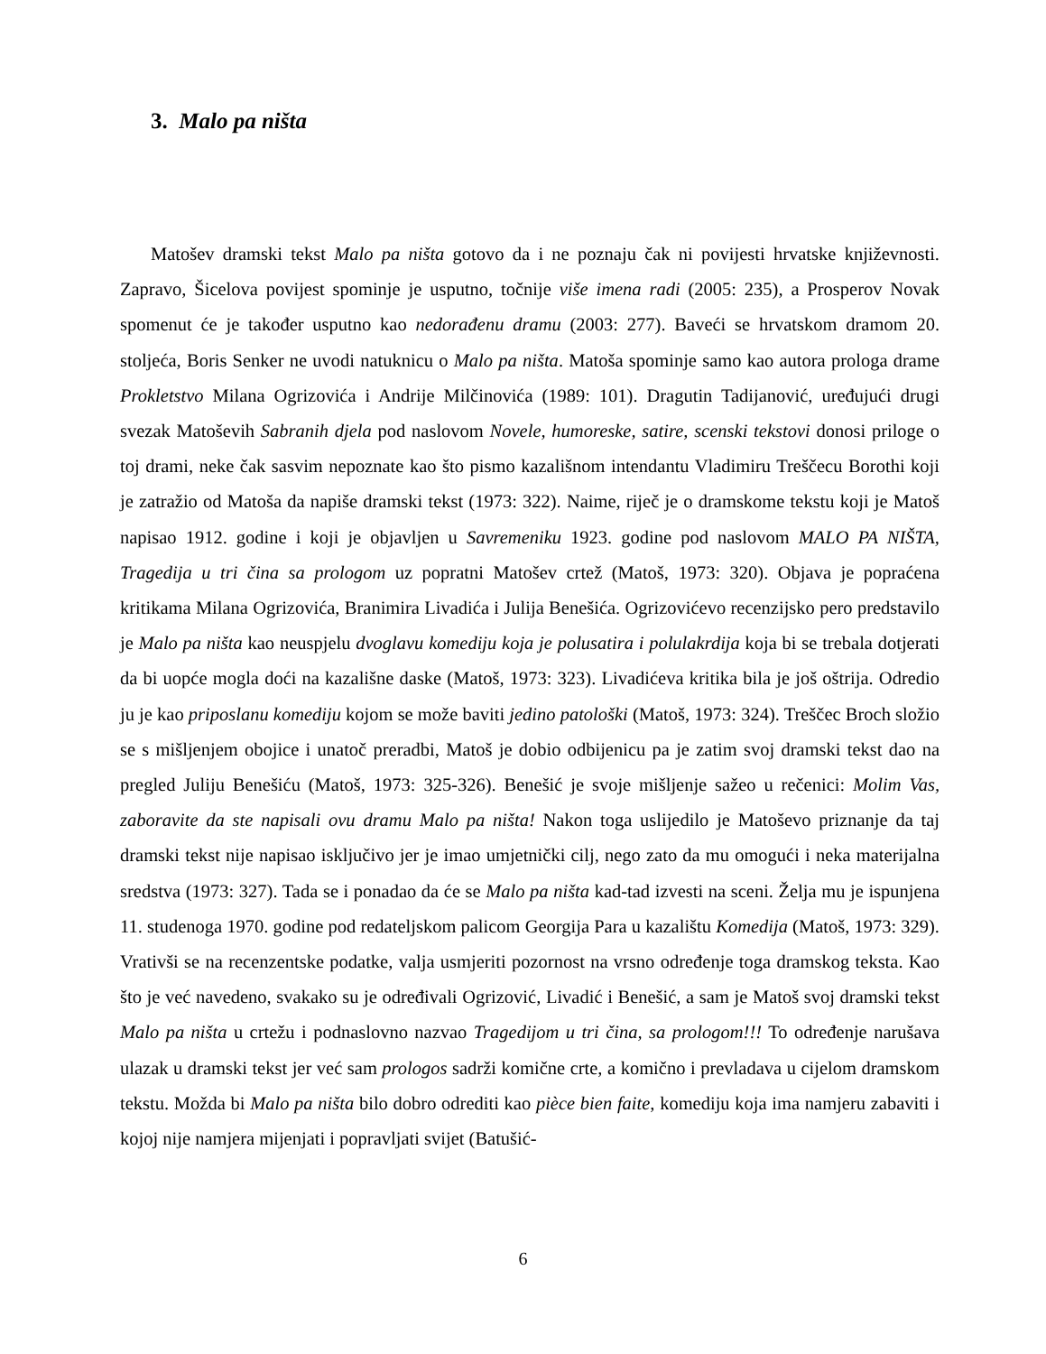3. Malo pa ništa
Matošev dramski tekst Malo pa ništa gotovo da i ne poznaju čak ni povijesti hrvatske književnosti. Zapravo, Šicelova povijest spominje je usputno, točnije više imena radi (2005: 235), a Prosperov Novak spomenut će je također usputno kao nedorađenu dramu (2003: 277). Baveći se hrvatskom dramom 20. stoljeća, Boris Senker ne uvodi natuknicu o Malo pa ništa. Matoša spominje samo kao autora prologa drame Prokletstvo Milana Ogrizovića i Andrije Milčinovića (1989: 101). Dragutin Tadijanović, uređujući drugi svezak Matoševih Sabranih djela pod naslovom Novele, humoreske, satire, scenski tekstovi donosi priloge o toj drami, neke čak sasvim nepoznate kao što pismo kazališnom intendantu Vladimiru Treščecu Borothi koji je zatražio od Matoša da napiše dramski tekst (1973: 322). Naime, riječ je o dramskome tekstu koji je Matoš napisao 1912. godine i koji je objavljen u Savremeniku 1923. godine pod naslovom MALO PA NIŠTA, Tragedija u tri čina sa prologom uz popratni Matošev crtež (Matoš, 1973: 320). Objava je popraćena kritikama Milana Ogrizovića, Branimira Livadića i Julija Benešića. Ogrizovićevo recenzijsko pero predstavilo je Malo pa ništa kao neuspjelu dvoglavu komediju koja je polusatira i polulakrdija koja bi se trebala dotjerati da bi uopće mogla doći na kazališne daske (Matoš, 1973: 323). Livadićeva kritika bila je još oštrija. Odredio ju je kao priposlanu komediju kojom se može baviti jedino patološki (Matoš, 1973: 324). Treščec Broch složio se s mišljenjem obojice i unatoč preradbi, Matoš je dobio odbijenicu pa je zatim svoj dramski tekst dao na pregled Juliju Benešiću (Matoš, 1973: 325-326). Benešić je svoje mišljenje sažeo u rečenici: Molim Vas, zaboravite da ste napisali ovu dramu Malo pa ništa! Nakon toga uslijedilo je Matoševo priznanje da taj dramski tekst nije napisao isključivo jer je imao umjetnički cilj, nego zato da mu omogući i neka materijalna sredstva (1973: 327). Tada se i ponadao da će se Malo pa ništa kad-tad izvesti na sceni. Želja mu je ispunjena 11. studenoga 1970. godine pod redateljskom palicom Georgija Para u kazalištu Komedija (Matoš, 1973: 329). Vrativši se na recenzentske podatke, valja usmjeriti pozornost na vrsno određenje toga dramskog teksta. Kao što je već navedeno, svakako su je određivali Ogrizović, Livadić i Benešić, a sam je Matoš svoj dramski tekst Malo pa ništa u crtežu i podnaslovno nazvao Tragedijom u tri čina, sa prologom!!! To određenje narušava ulazak u dramski tekst jer već sam prologos sadrži komične crte, a komično i prevladava u cijelom dramskom tekstu. Možda bi Malo pa ništa bilo dobro odrediti kao pièce bien faite, komediju koja ima namjeru zabaviti i kojoj nije namjera mijenjati i popravljati svijet (Batušić-
6